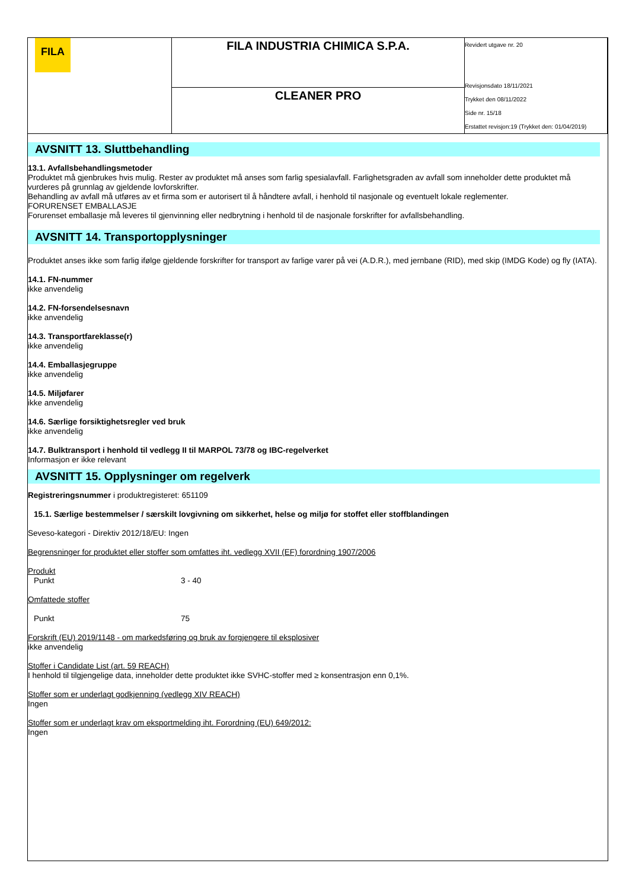| FILA | FILA INDUSTRIA CHIMICA S.P.A. | Revidert utgave nr. 20 Revisjonsdato 18/11/2021 Trykket den 08/11/2022 Side nr. 15/18 Erstattet revisjon:19 (Trykket den: 01/04/2019) |
| | CLEANER PRO | |
AVSNITT 13. Sluttbehandling
13.1. Avfallsbehandlingsmetoder
Produktet må gjenbrukes hvis mulig. Rester av produktet må anses som farlig spesialavfall. Farlighetsgraden av avfall som inneholder dette produktet må vurderes på grunnlag av gjeldende lovforskrifter.
Behandling av avfall må utføres av et firma som er autorisert til å håndtere avfall, i henhold til nasjonale og eventuelt lokale reglementer.
FORURENSET EMBALLASJE
Forurenset emballasje må leveres til gjenvinning eller nedbrytning i henhold til de nasjonale forskrifter for avfallsbehandling.
AVSNITT 14. Transportopplysninger
Produktet anses ikke som farlig ifølge gjeldende forskrifter for transport av farlige varer på vei (A.D.R.), med jernbane (RID), med skip (IMDG Kode) og fly (IATA).
14.1. FN-nummer
ikke anvendelig
14.2. FN-forsendelsesnavn
ikke anvendelig
14.3. Transportfareklasse(r)
ikke anvendelig
14.4. Emballasjegruppe
ikke anvendelig
14.5. Miljøfarer
ikke anvendelig
14.6. Særlige forsiktighetsregler ved bruk
ikke anvendelig
14.7. Bulktransport i henhold til vedlegg II til MARPOL 73/78 og IBC-regelverket
Informasjon er ikke relevant
AVSNITT 15. Opplysninger om regelverk
Registreringsnummer i produktregisteret: 651109
15.1. Særlige bestemmelser / særskilt lovgivning om sikkerhet, helse og miljø for stoffet eller stoffblandingen
Seveso-kategori - Direktiv 2012/18/EU: Ingen
Begrensninger for produktet eller stoffer som omfattes iht. vedlegg XVII (EF) forordning 1907/2006
Produkt
Punkt 3 - 40
Omfattede stoffer
Punkt 75
Forskrift (EU) 2019/1148 - om markedsføring og bruk av forgjengere til eksplosiver
ikke anvendelig
Stoffer i Candidate List (art. 59 REACH)
I henhold til tilgjengelige data, inneholder dette produktet ikke SVHC-stoffer med ≥ konsentrasjon enn 0,1%.
Stoffer som er underlagt godkjenning (vedlegg XIV REACH)
Ingen
Stoffer som er underlagt krav om eksportmelding iht. Forordning (EU) 649/2012:
Ingen